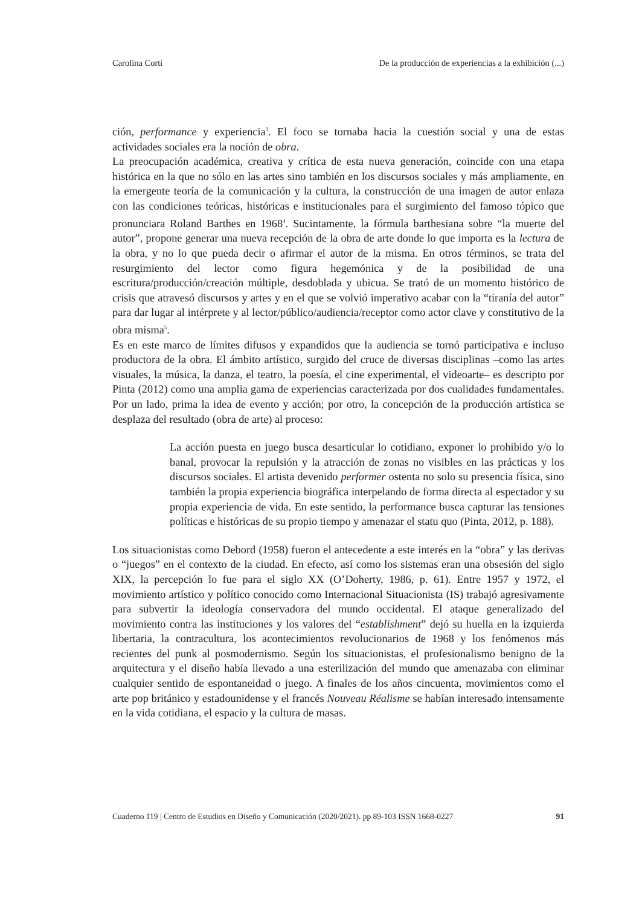Carolina Corti De la producción de experiencias a la exhibición (...)
ción, performance y experiencia<sup>3</sup>. El foco se tornaba hacia la cuestión social y una de estas actividades sociales era la noción de obra.
La preocupación académica, creativa y crítica de esta nueva generación, coincide con una etapa histórica en la que no sólo en las artes sino también en los discursos sociales y más ampliamente, en la emergente teoría de la comunicación y la cultura, la construcción de una imagen de autor enlaza con las condiciones teóricas, históricas e institucionales para el surgimiento del famoso tópico que pronunciara Roland Barthes en 1968<sup>4</sup>. Sucintamente, la fórmula barthesiana sobre “la muerte del autor”, propone generar una nueva recepción de la obra de arte donde lo que importa es la lectura de la obra, y no lo que pueda decir o afirmar el autor de la misma. En otros términos, se trata del resurgimiento del lector como figura hegemónica y de la posibilidad de una escritura/producción/creación múltiple, desdoblada y ubicua. Se trató de un momento histórico de crisis que atravesó discursos y artes y en el que se volvió imperativo acabar con la “tiranía del autor” para dar lugar al intérprete y al lector/público/audiencia/receptor como actor clave y constitutivo de la obra misma<sup>5</sup>.
Es en este marco de límites difusos y expandidos que la audiencia se tornó participativa e incluso productora de la obra. El ámbito artístico, surgido del cruce de diversas disciplinas –como las artes visuales, la música, la danza, el teatro, la poesía, el cine experimental, el videoarte– es descripto por Pinta (2012) como una amplia gama de experiencias caracterizada por dos cualidades fundamentales. Por un lado, prima la idea de evento y acción; por otro, la concepción de la producción artística se desplaza del resultado (obra de arte) al proceso:
La acción puesta en juego busca desarticular lo cotidiano, exponer lo prohibido y/o lo banal, provocar la repulsión y la atracción de zonas no visibles en las prácticas y los discursos sociales. El artista devenido performer ostenta no solo su presencia física, sino también la propia experiencia biográfica interpelando de forma directa al espectador y su propia experiencia de vida. En este sentido, la performance busca capturar las tensiones políticas e históricas de su propio tiempo y amenazar el statu quo (Pinta, 2012, p. 188).
Los situacionistas como Debord (1958) fueron el antecedente a este interés en la “obra” y las derivas o “juegos” en el contexto de la ciudad. En efecto, así como los sistemas eran una obsesión del siglo XIX, la percepción lo fue para el siglo XX (O’Doherty, 1986, p. 61). Entre 1957 y 1972, el movimiento artístico y político conocido como Internacional Situacionista (IS) trabajó agresivamente para subvertir la ideología conservadora del mundo occidental. El ataque generalizado del movimiento contra las instituciones y los valores del “establishment” dejó su huella en la izquierda libertaria, la contracultura, los acontecimientos revolucionarios de 1968 y los fenómenos más recientes del punk al posmodernismo. Según los situacionistas, el profesionalismo benigno de la arquitectura y el diseño había llevado a una esterilización del mundo que amenazaba con eliminar cualquier sentido de espontaneidad o juego. A finales de los años cincuenta, movimientos como el arte pop británico y estadounidense y el francés Nouveau Réalisme se habían interesado intensamente en la vida cotidiana, el espacio y la cultura de masas.
Cuaderno 119 | Centro de Estudios en Diseño y Comunicación (2020/2021). pp 89-103 ISSN 1668-0227 91